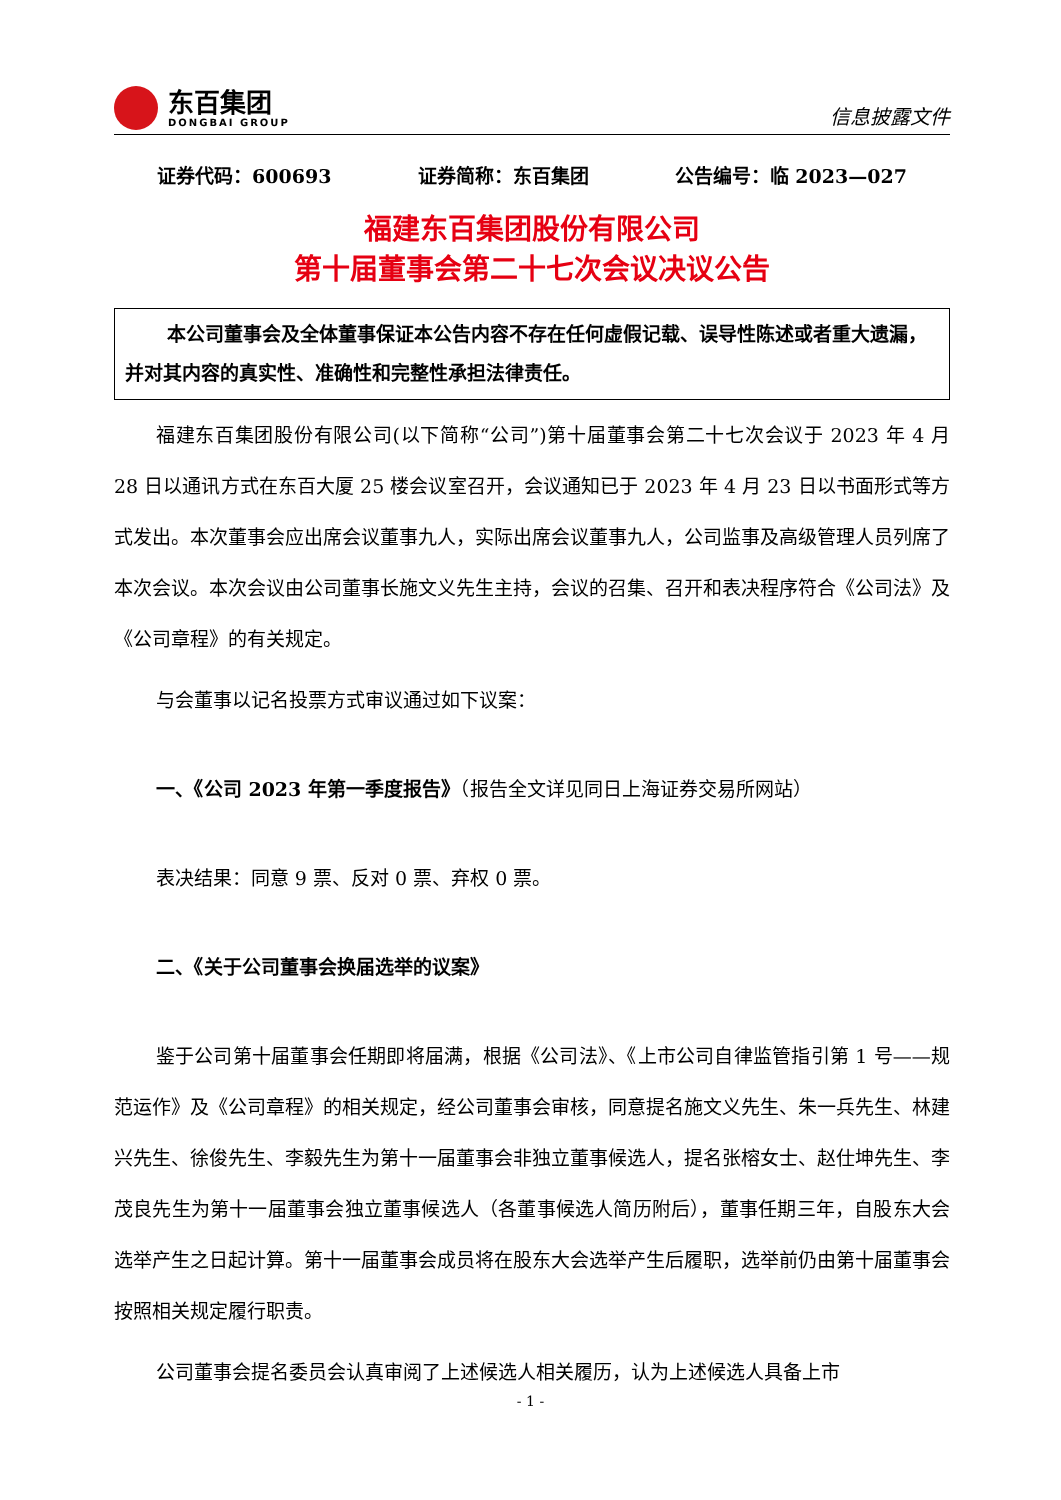东百集团
DONGBAI GROUP
信息披露文件
证券代码：600693 证券简称：东百集团 公告编号：临 2023—027
福建东百集团股份有限公司
第十届董事会第二十七次会议决议公告
本公司董事会及全体董事保证本公告内容不存在任何虚假记载、误导性陈述或者重大遗漏，并对其内容的真实性、准确性和完整性承担法律责任。
福建东百集团股份有限公司(以下简称“公司”)第十届董事会第二十七次会议于 2023 年 4 月 28 日以通讯方式在东百大厦 25 楼会议室召开，会议通知已于 2023 年 4 月 23 日以书面形式等方式发出。本次董事会应出席会议董事九人，实际出席会议董事九人，公司监事及高级管理人员列席了本次会议。本次会议由公司董事长施文义先生主持，会议的召集、召开和表决程序符合《公司法》及《公司章程》的有关规定。
与会董事以记名投票方式审议通过如下议案：
一、《公司 2023 年第一季度报告》（报告全文详见同日上海证券交易所网站）
表决结果：同意 9 票、反对 0 票、弃权 0 票。
二、《关于公司董事会换届选举的议案》
鉴于公司第十届董事会任期即将届满，根据《公司法》、《上市公司自律监管指引第 1 号——规范运作》及《公司章程》的相关规定，经公司董事会审核，同意提名施文义先生、朱一兵先生、林建兴先生、徐俊先生、李毅先生为第十一届董事会非独立董事候选人，提名张榕女士、赵仕坤先生、李茂良先生为第十一届董事会独立董事候选人（各董事候选人简历附后），董事任期三年，自股东大会选举产生之日起计算。第十一届董事会成员将在股东大会选举产生后履职，选举前仍由第十届董事会按照相关规定履行职责。
公司董事会提名委员会认真审阅了上述候选人相关履历，认为上述候选人具备上市
- 1 -